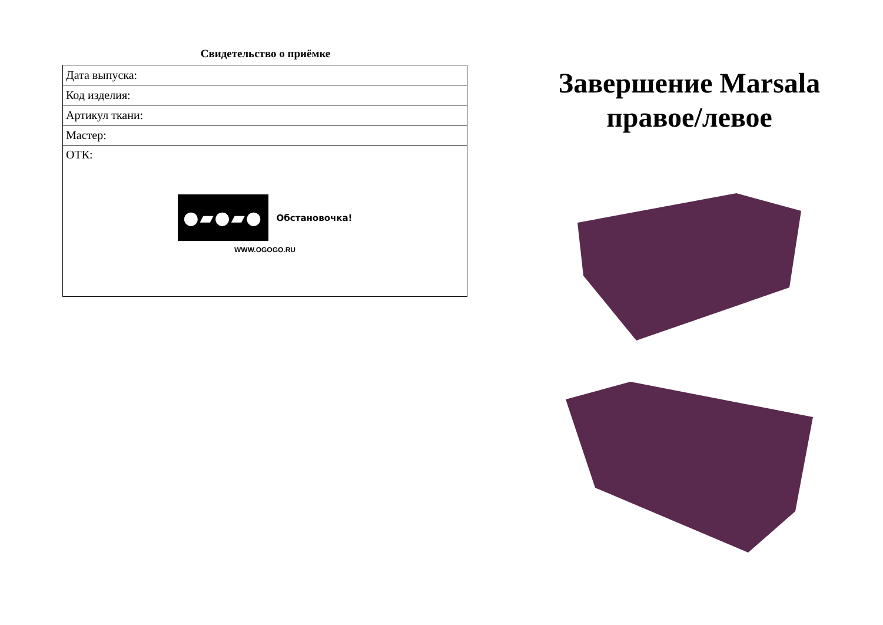Свидетельство о приёмке
| Дата выпуска: |
| Код изделия: |
| Артикул ткани: |
| Мастер: |
| ОТК: ●▰●▰● Обстановочка! WWW.OGOGO.RU |
Завершение Marsala правое/левое